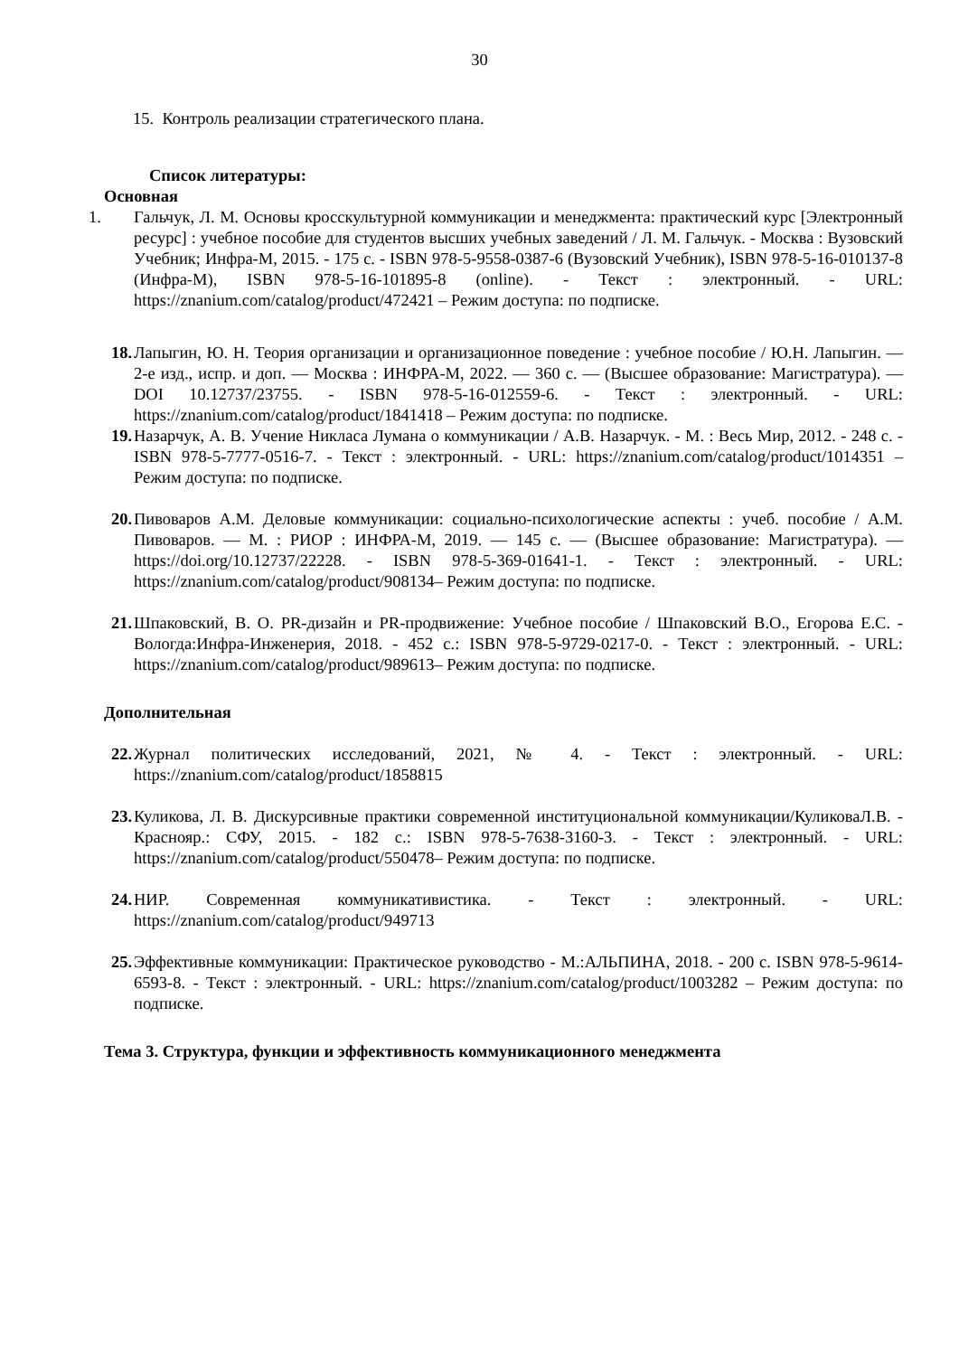30
15. Контроль реализации стратегического плана.
Список литературы:
Основная
1. Гальчук, Л. М. Основы кросскультурной коммуникации и менеджмента: практический курс [Электронный ресурс] : учебное пособие для студентов высших учебных заведений / Л. М. Гальчук. - Москва : Вузовский Учебник; Инфра-М, 2015. - 175 с. - ISBN 978-5-9558-0387-6 (Вузовский Учебник), ISBN 978-5-16-010137-8 (Инфра-М), ISBN 978-5-16-101895-8 (online). - Текст : электронный. - URL: https://znanium.com/catalog/product/472421 – Режим доступа: по подписке.
18. Лапыгин, Ю. Н. Теория организации и организационное поведение : учебное пособие / Ю.Н. Лапыгин. — 2-е изд., испр. и доп. — Москва : ИНФРА-М, 2022. — 360 с. — (Высшее образование: Магистратура). — DOI 10.12737/23755. - ISBN 978-5-16-012559-6. - Текст : электронный. - URL: https://znanium.com/catalog/product/1841418 – Режим доступа: по подписке.
19. Назарчук, А. В. Учение Никласа Лумана о коммуникации / А.В. Назарчук. - М. : Весь Мир, 2012. - 248 с. - ISBN 978-5-7777-0516-7. - Текст : электронный. - URL: https://znanium.com/catalog/product/1014351 – Режим доступа: по подписке.
20. Пивоваров А.М. Деловые коммуникации: социально-психологические аспекты : учеб. пособие / А.М. Пивоваров. — М. : РИОР : ИНФРА-М, 2019. — 145 с. — (Высшее образование: Магистратура). — https://doi.org/10.12737/22228. - ISBN 978-5-369-01641-1. - Текст : электронный. - URL: https://znanium.com/catalog/product/908134– Режим доступа: по подписке.
21. Шпаковский, В. О. PR-дизайн и PR-продвижение: Учебное пособие / Шпаковский В.О., Егорова Е.С. - Вологда:Инфра-Инженерия, 2018. - 452 с.: ISBN 978-5-9729-0217-0. - Текст : электронный. - URL: https://znanium.com/catalog/product/989613– Режим доступа: по подписке.
Дополнительная
22. Журнал политических исследований, 2021, № 4. - Текст : электронный. - URL: https://znanium.com/catalog/product/1858815
23. Куликова, Л. В. Дискурсивные практики современной институциональной коммуникации/КуликоваЛ.В. - Краснояр.: СФУ, 2015. - 182 с.: ISBN 978-5-7638-3160-3. - Текст : электронный. - URL: https://znanium.com/catalog/product/550478– Режим доступа: по подписке.
24. НИР. Современная коммуникативистика. - Текст : электронный. - URL: https://znanium.com/catalog/product/949713
25. Эффективные коммуникации: Практическое руководство - М.:АЛЬПИНА, 2018. - 200 с. ISBN 978-5-9614-6593-8. - Текст : электронный. - URL: https://znanium.com/catalog/product/1003282 – Режим доступа: по подписке.
Тема 3. Структура, функции и эффективность коммуникационного менеджмента